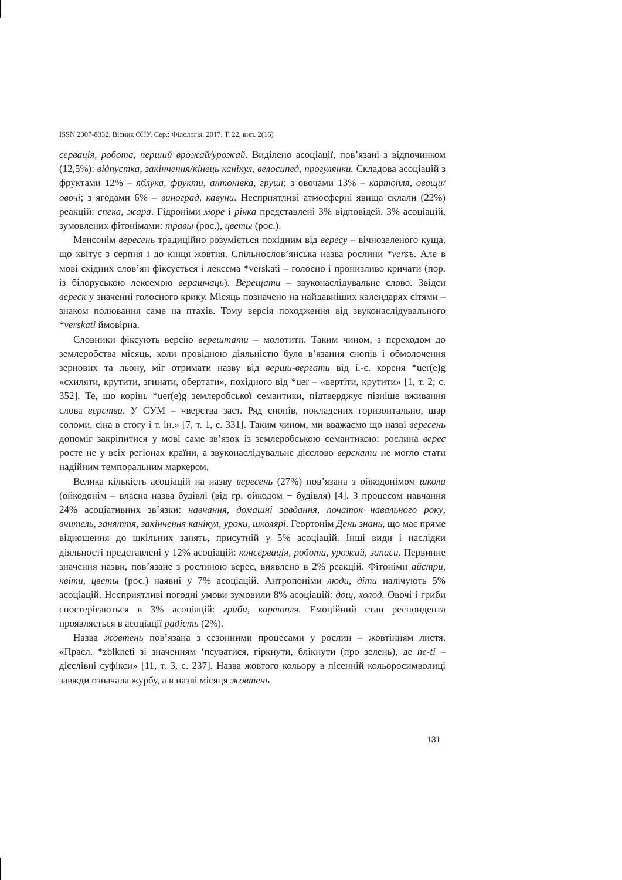ISSN 2307-8332. Вісник ОНУ. Сер.: Філологія. 2017. Т. 22, вип. 2(16)
сервація, робота, перший врожай/урожай. Виділено асоціації, пов’язані з відпочинком (12,5%): відпустка, закінчення/кінець канікул, велосипед, прогулянки. Складова асоціацій з фруктами 12% – яблука, фрукти, антонівка, груші; з овочами 13% – картопля, овощи/овочі; з ягодами 6% – виноград, кавуни. Несприятливі атмосферні явища склали (22%) реакцій: спека, жара. Гідроніми море і річка представлені 3% відповідей. 3% асоціацій, зумовлених фітонімами: травы (рос.), цветы (рос.).
Менсонім вересень традиційно розуміється похідним від вересу – вічнозеленого куща, що квітує з серпня і до кінця жовтня. Спільнослов’янська назва рослини *versъ. Але в мові східних слов’ян фіксується і лексема *verskati – голосно і пронизливо кричати (пор. із білоруською лексемою верашчаць). Верещати – звуконаслідувальне слово. Звідси вереск у значенні голосного крику. Місяць позначено на найдавніших календарях сітями – знаком полювання саме на птахів. Тому версія походження від звуконаслідувального *verskati ймовірна.
Словники фіксують версію верештати – молотити. Таким чином, з переходом до землеробства місяць, коли провідною діяльністю було в’язання снопів і обмолочення зернових та льону, міг отримати назву від верши-вергати від і.-є. кореня *uer(e)g «схиляти, крутити, згинати, обертати», похідного від *uer – «вертіти, крутити» [1, т. 2; с. 352]. Те, що корінь *uer(e)g землеробської семантики, підтверджує пізніше вживання слова верства. У СУМ – «верства заст. Ряд снопів, покладених горизонтально, шар соломи, сіна в стогу і т. ін.» [7, т. 1, с. 331]. Таким чином, ми вважаємо що назві вересень допоміг закріпитися у мові саме зв’язок із землеробською семантикою: рослина верес росте не у всіх регіонах країни, а звуконаслідувальне дієслово верскати не могло стати надійним темпоральним маркером.
Велика кількість асоціацій на назву вересень (27%) пов’язана з ойкодонімом школа (ойкодонім – власна назва будівлі (від гр. ойкодом − будівля) [4]. З процесом навчання 24% асоціативних зв’язки: навчання, домашні завдання, початок навального року, вчитель, заняття, закінчення канікул, уроки, школярі. Геортонім День знань, що має пряме відношення до шкільних занять, присутній у 5% асоціацій. Інші види і наслідки діяльності представлені у 12% асоціацій: консервація, робота, урожай, запаси. Первинне значення назви, пов’язане з рослиною верес, виявлено в 2% реакцій. Фітоніми айстри, квіти, цветы (рос.) наявні у 7% асоціацій. Антропоніми люди, діти налічують 5% асоціацій. Несприятливі погодні умови зумовили 8% асоціацій: дощ, холод. Овочі і гриби спостерігаються в 3% асоціацій: гриби, картопля. Емоційний стан респондента проявляється в асоціації радість (2%).
Назва жовтень пов’язана з сезонними процесами у рослин – жовтінням листя. «Прасл. *zblkneti зі значенням ‘псуватися, гіркнути, блікнути (про зелень), де ne-ti – дієслівні суфікси» [11, т. 3, с. 237]. Назва жовтого кольору в пісенній кольоросимволиці завжди означала журбу, а в назві місяця жовтень
131